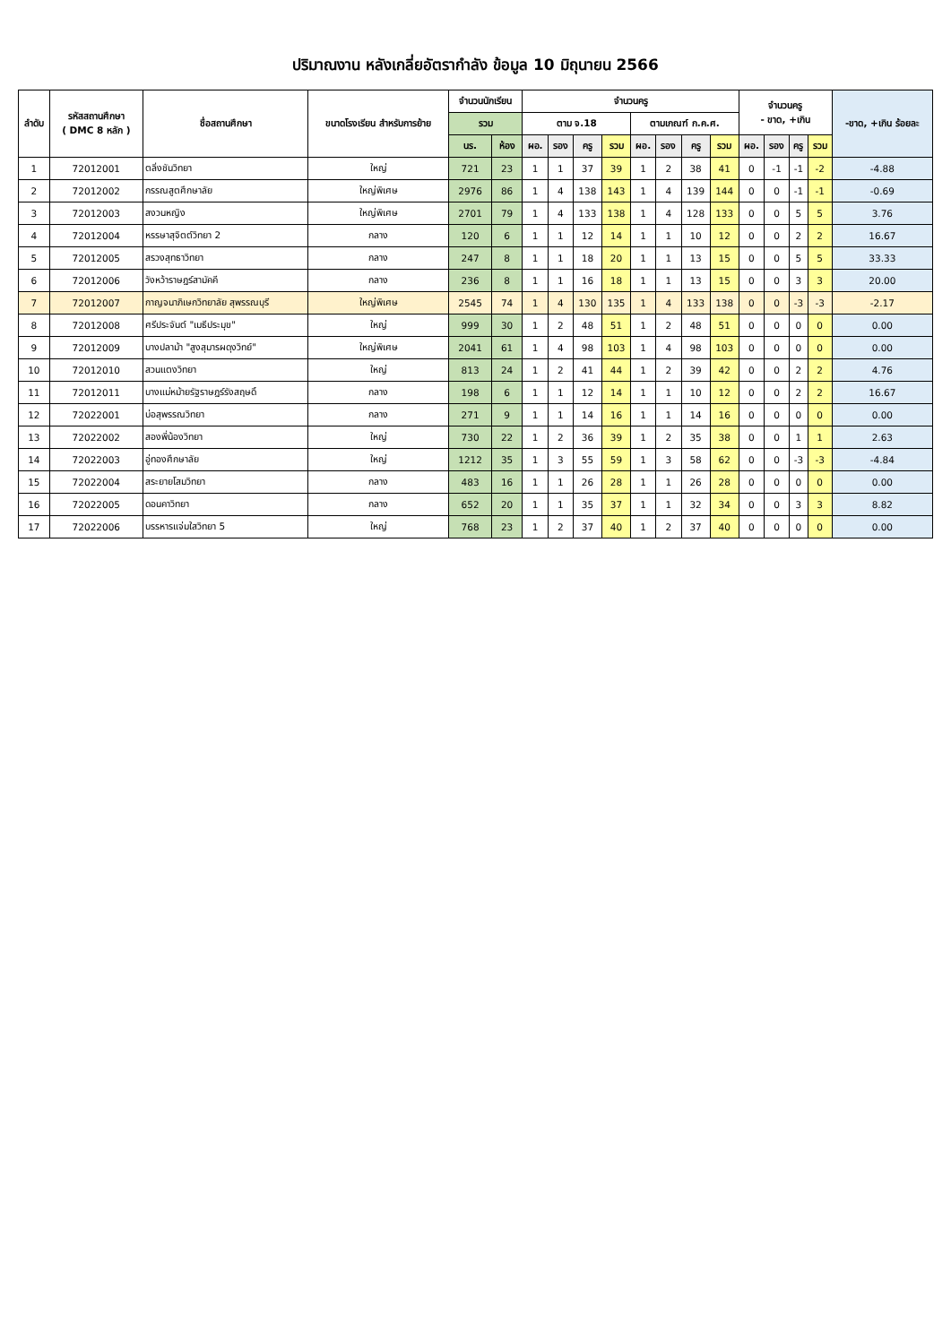ปริมาณงาน หลังเกลี่ยอัตรากำลัง ข้อมูล 10 มิถุนายน 2566
| ลำดับ | รหัสสถานศึกษา ( DMC 8 หลัก ) | ชื่อสถานศึกษา | ขนาดโรงเรียน สำหรับการย้าย | จำนวนนักเรียน | | จำนวนครู | | | | | | | | จำนวนครู - ขาด, +เกิน | | | | -ขาด, +เกิน ร้อยละ |
| --- | --- | --- | --- | --- | --- | --- | --- | --- | --- | --- | --- | --- | --- | --- | --- | --- | --- | --- |
| | | | | รวม | | ตาม จ.18 | | | | ตามเกณฑ์ ก.ค.ศ. | | | | | | | | |
| | | | | นร. | ห้อง | ผอ. | รอง | ครู | รวม | ผอ. | รอง | ครู | รวม | ผอ. | รอง | ครู | รวม | |
| 1 | 72012001 | ตลิ่งชันวิทยา | ใหญ่ | 721 | 23 | 1 | 1 | 37 | 39 | 1 | 2 | 38 | 41 | 0 | -1 | -1 | -2 | -4.88 |
| 2 | 72012002 | กรรณสูตศึกษาลัย | ใหญ่พิเศษ | 2976 | 86 | 1 | 4 | 138 | 143 | 1 | 4 | 139 | 144 | 0 | 0 | -1 | -1 | -0.69 |
| 3 | 72012003 | สงวนหญิง | ใหญ่พิเศษ | 2701 | 79 | 1 | 4 | 133 | 138 | 1 | 4 | 128 | 133 | 0 | 0 | 5 | 5 | 3.76 |
| 4 | 72012004 | หรรษาสุจิตต์วิทยา 2 | กลาง | 120 | 6 | 1 | 1 | 12 | 14 | 1 | 1 | 10 | 12 | 0 | 0 | 2 | 2 | 16.67 |
| 5 | 72012005 | สรวงสุทธาวิทยา | กลาง | 247 | 8 | 1 | 1 | 18 | 20 | 1 | 1 | 13 | 15 | 0 | 0 | 5 | 5 | 33.33 |
| 6 | 72012006 | วังหว้าราษฎร์สามัคคี | กลาง | 236 | 8 | 1 | 1 | 16 | 18 | 1 | 1 | 13 | 15 | 0 | 0 | 3 | 3 | 20.00 |
| 7 | 72012007 | กาญจนาภิเษกวิทยาลัย สุพรรณบุรี | ใหญ่พิเศษ | 2545 | 74 | 1 | 4 | 130 | 135 | 1 | 4 | 133 | 138 | 0 | 0 | -3 | -3 | -2.17 |
| 8 | 72012008 | ศรีประจันต์ "เมธีประมุข" | ใหญ่ | 999 | 30 | 1 | 2 | 48 | 51 | 1 | 2 | 48 | 51 | 0 | 0 | 0 | 0 | 0.00 |
| 9 | 72012009 | บางปลาม้า "สูงสุมารผดุงวิทย์" | ใหญ่พิเศษ | 2041 | 61 | 1 | 4 | 98 | 103 | 1 | 4 | 98 | 103 | 0 | 0 | 0 | 0 | 0.00 |
| 10 | 72012010 | สวนแตงวิทยา | ใหญ่ | 813 | 24 | 1 | 2 | 41 | 44 | 1 | 2 | 39 | 42 | 0 | 0 | 2 | 2 | 4.76 |
| 11 | 72012011 | บางแม่หม้ายรัฐราษฎร์รังสฤษดิ์ | กลาง | 198 | 6 | 1 | 1 | 12 | 14 | 1 | 1 | 10 | 12 | 0 | 0 | 2 | 2 | 16.67 |
| 12 | 72022001 | บ่อสุพรรณวิทยา | กลาง | 271 | 9 | 1 | 1 | 14 | 16 | 1 | 1 | 14 | 16 | 0 | 0 | 0 | 0 | 0.00 |
| 13 | 72022002 | สองพี่น้องวิทยา | ใหญ่ | 730 | 22 | 1 | 2 | 36 | 39 | 1 | 2 | 35 | 38 | 0 | 0 | 1 | 1 | 2.63 |
| 14 | 72022003 | อู่ทองศึกษาลัย | ใหญ่ | 1212 | 35 | 1 | 3 | 55 | 59 | 1 | 3 | 58 | 62 | 0 | 0 | -3 | -3 | -4.84 |
| 15 | 72022004 | สระยายโสมวิทยา | กลาง | 483 | 16 | 1 | 1 | 26 | 28 | 1 | 1 | 26 | 28 | 0 | 0 | 0 | 0 | 0.00 |
| 16 | 72022005 | ดอนคาวิทยา | กลาง | 652 | 20 | 1 | 1 | 35 | 37 | 1 | 1 | 32 | 34 | 0 | 0 | 3 | 3 | 8.82 |
| 17 | 72022006 | บรรหารแจ่มใสวิทยา 5 | ใหญ่ | 768 | 23 | 1 | 2 | 37 | 40 | 1 | 2 | 37 | 40 | 0 | 0 | 0 | 0 | 0.00 |